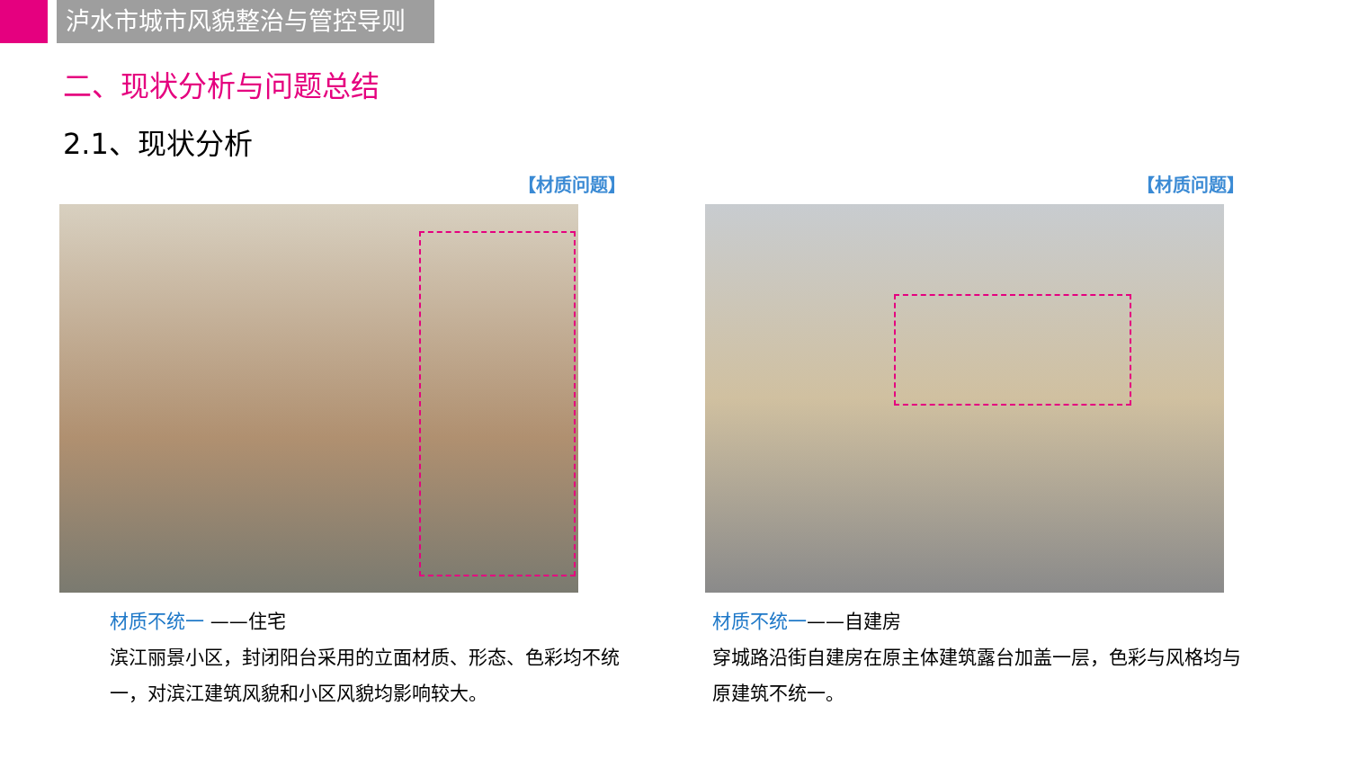泸水市城市风貌整治与管控导则
二、现状分析与问题总结
2.1、现状分析
【材质问题】
材质不统一 ——住宅
滨江丽景小区，封闭阳台采用的立面材质、形态、色彩均不统一，对滨江建筑风貌和小区风貌均影响较大。
【材质问题】
材质不统一——自建房
穿城路沿街自建房在原主体建筑露台加盖一层，色彩与风格均与原建筑不统一。